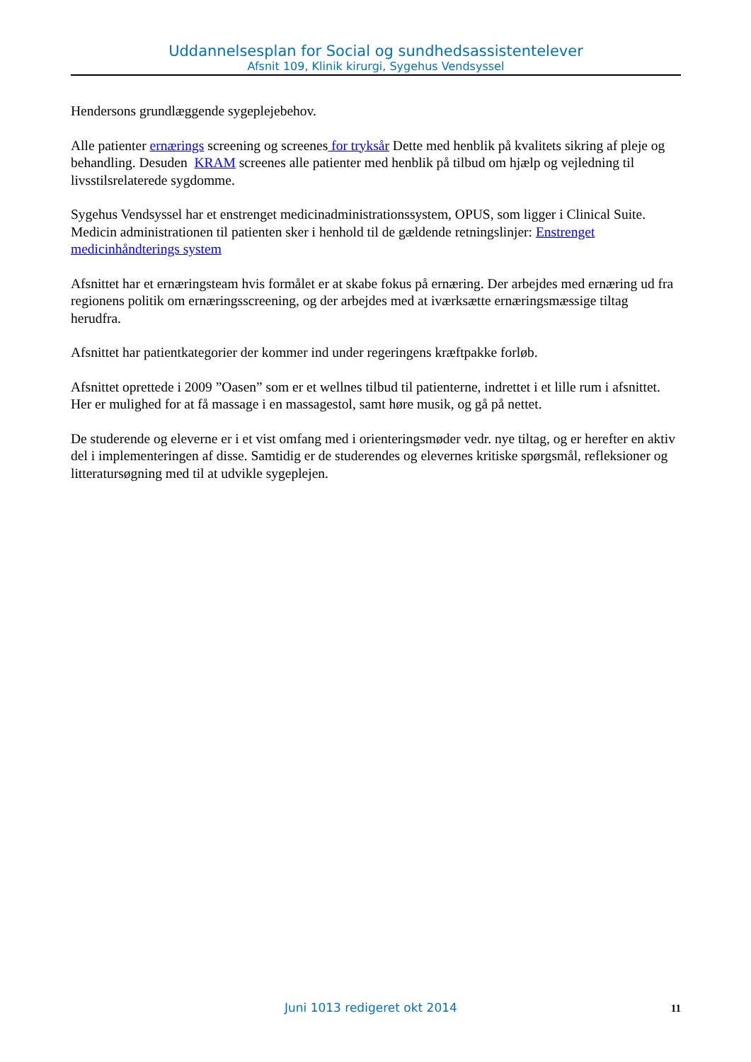Uddannelsesplan for Social og sundhedsassistentelever
Afsnit 109, Klinik kirurgi, Sygehus Vendsyssel
Hendersons grundlæggende sygeplejebehov.
Alle patienter ernærings screening og screenes for tryksår Dette med henblik på kvalitets sikring af pleje og behandling. Desuden KRAM screenes alle patienter med henblik på tilbud om hjælp og vejledning til livsstilsrelaterede sygdomme.
Sygehus Vendsyssel har et enstrenget medicinadministrationssystem, OPUS, som ligger i Clinical Suite. Medicin administrationen til patienten sker i henhold til de gældende retningslinjer: Enstrenget medicinhåndterings system
Afsnittet har et ernæringsteam hvis formålet er at skabe fokus på ernæring. Der arbejdes med ernæring ud fra regionens politik om ernæringsscreening, og der arbejdes med at iværksætte ernæringsmæssige tiltag herudfra.
Afsnittet har patientkategorier der kommer ind under regeringens kræftpakke forløb.
Afsnittet oprettede i 2009 ”Oasen” som er et wellnes tilbud til patienterne, indrettet i et lille rum i afsnittet. Her er mulighed for at få massage i en massagestol, samt høre musik, og gå på nettet.
De studerende og eleverne er i et vist omfang med i orienteringsmøder vedr. nye tiltag, og er herefter en aktiv del i implementeringen af disse. Samtidig er de studerendes og elevernes kritiske spørgsmål, refleksioner og litteratursøgning med til at udvikle sygeplejen.
Juni 1013 redigeret okt 2014 11